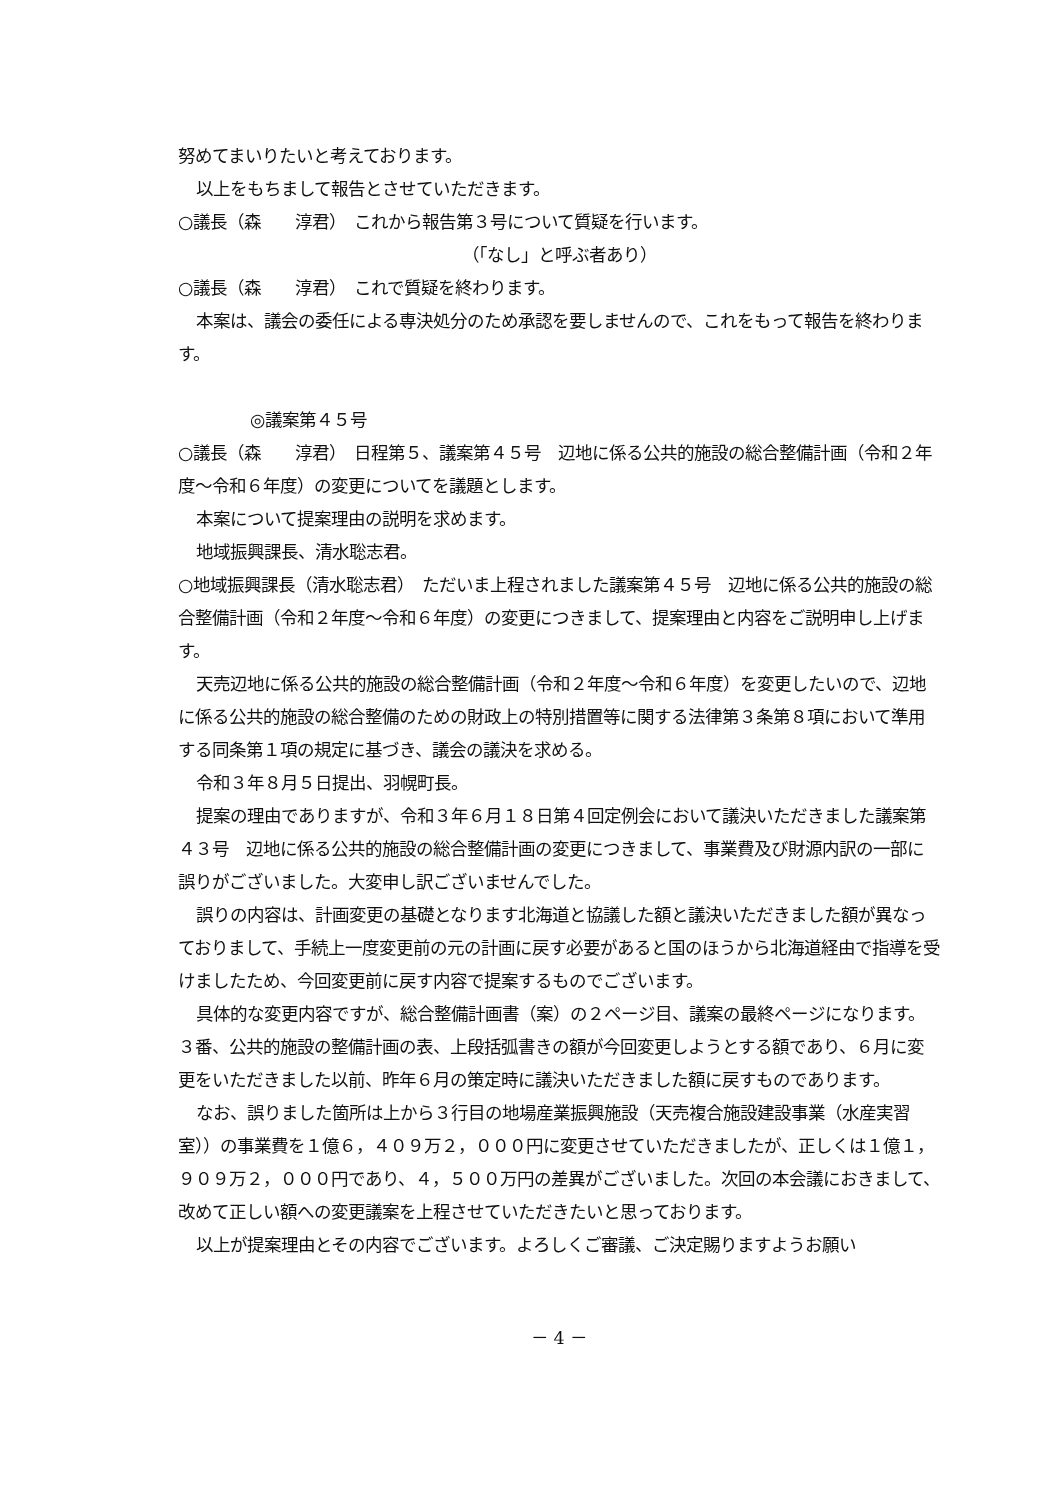努めてまいりたいと考えております。
以上をもちまして報告とさせていただきます。
○議長（森　　淳君）　これから報告第３号について質疑を行います。
（「なし」と呼ぶ者あり）
○議長（森　　淳君）　これで質疑を終わります。
本案は、議会の委任による専決処分のため承認を要しませんので、これをもって報告を終わります。
◎議案第４５号
○議長（森　　淳君）　日程第５、議案第４５号　辺地に係る公共的施設の総合整備計画（令和２年度～令和６年度）の変更についてを議題とします。
本案について提案理由の説明を求めます。
地域振興課長、清水聡志君。
○地域振興課長（清水聡志君）　ただいま上程されました議案第４５号　辺地に係る公共的施設の総合整備計画（令和２年度～令和６年度）の変更につきまして、提案理由と内容をご説明申し上げます。
天売辺地に係る公共的施設の総合整備計画（令和２年度～令和６年度）を変更したいので、辺地に係る公共的施設の総合整備のための財政上の特別措置等に関する法律第３条第８項において準用する同条第１項の規定に基づき、議会の議決を求める。
令和３年８月５日提出、羽幌町長。
提案の理由でありますが、令和３年６月１８日第４回定例会において議決いただきました議案第４３号　辺地に係る公共的施設の総合整備計画の変更につきまして、事業費及び財源内訳の一部に誤りがございました。大変申し訳ございませんでした。
誤りの内容は、計画変更の基礎となります北海道と協議した額と議決いただきました額が異なっておりまして、手続上一度変更前の元の計画に戻す必要があると国のほうから北海道経由で指導を受けましたため、今回変更前に戻す内容で提案するものでございます。
具体的な変更内容ですが、総合整備計画書（案）の２ページ目、議案の最終ページになります。３番、公共的施設の整備計画の表、上段括弧書きの額が今回変更しようとする額であり、６月に変更をいただきました以前、昨年６月の策定時に議決いただきました額に戻すものであります。
なお、誤りました箇所は上から３行目の地場産業振興施設（天売複合施設建設事業（水産実習室））の事業費を１億６，４０９万２，０００円に変更させていただきましたが、正しくは１億１，９０９万２，０００円であり、４，５００万円の差異がございました。次回の本会議におきまして、改めて正しい額への変更議案を上程させていただきたいと思っております。
以上が提案理由とその内容でございます。よろしくご審議、ご決定賜りますようお願い
－ 4 －